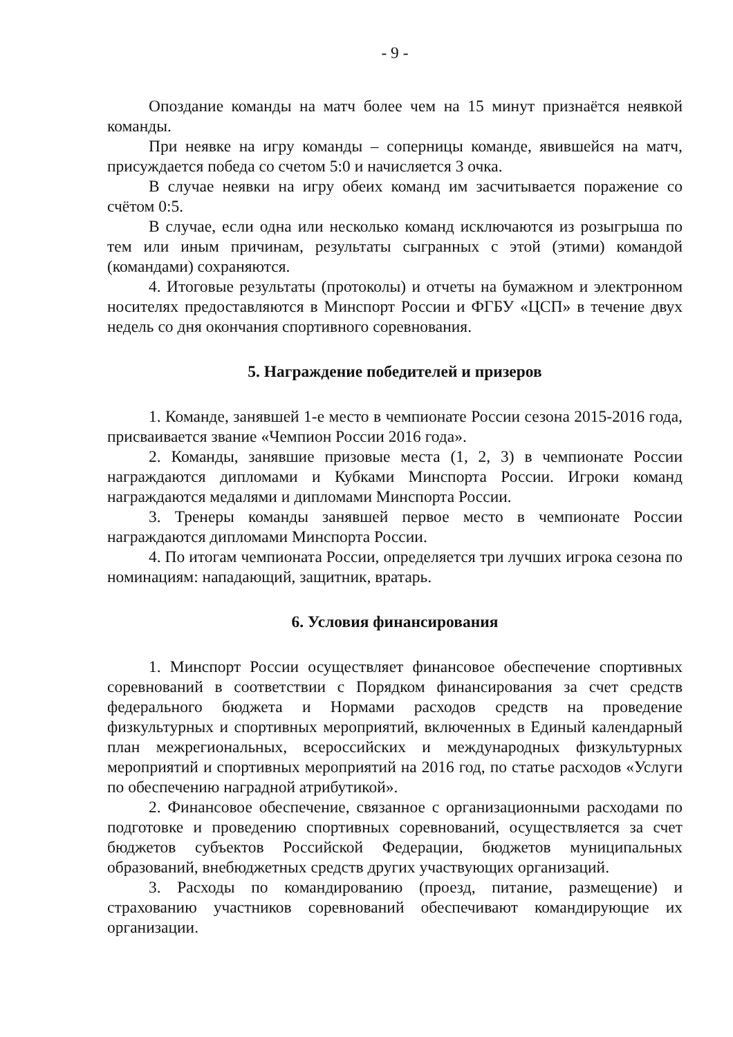- 9 -
Опоздание команды на матч более чем на 15 минут признаётся неявкой команды.
При неявке на игру команды – соперницы команде, явившейся на матч, присуждается победа со счетом 5:0 и начисляется 3 очка.
В случае неявки на игру обеих команд им засчитывается поражение со счётом 0:5.
В случае, если одна или несколько команд исключаются из розыгрыша по тем или иным причинам, результаты сыгранных с этой (этими) командой (командами) сохраняются.
4. Итоговые результаты (протоколы) и отчеты на бумажном и электронном носителях предоставляются в Минспорт России и ФГБУ «ЦСП» в течение двух недель со дня окончания спортивного соревнования.
5. Награждение победителей и призеров
1. Команде, занявшей 1-е место в чемпионате России сезона 2015-2016 года, присваивается звание «Чемпион России 2016 года».
2. Команды, занявшие призовые места (1, 2, 3) в чемпионате России награждаются дипломами и Кубками Минспорта России. Игроки команд награждаются медалями и дипломами Минспорта России.
3. Тренеры команды занявшей первое место в чемпионате России награждаются дипломами Минспорта России.
4. По итогам чемпионата России, определяется три лучших игрока сезона по номинациям: нападающий, защитник, вратарь.
6. Условия финансирования
1. Минспорт России осуществляет финансовое обеспечение спортивных соревнований в соответствии с Порядком финансирования за счет средств федерального бюджета и Нормами расходов средств на проведение физкультурных и спортивных мероприятий, включенных в Единый календарный план межрегиональных, всероссийских и международных физкультурных мероприятий и спортивных мероприятий на 2016 год, по статье расходов «Услуги по обеспечению наградной атрибутикой».
2. Финансовое обеспечение, связанное с организационными расходами по подготовке и проведению спортивных соревнований, осуществляется за счет бюджетов субъектов Российской Федерации, бюджетов муниципальных образований, внебюджетных средств других участвующих организаций.
3. Расходы по командированию (проезд, питание, размещение) и страхованию участников соревнований обеспечивают командирующие их организации.